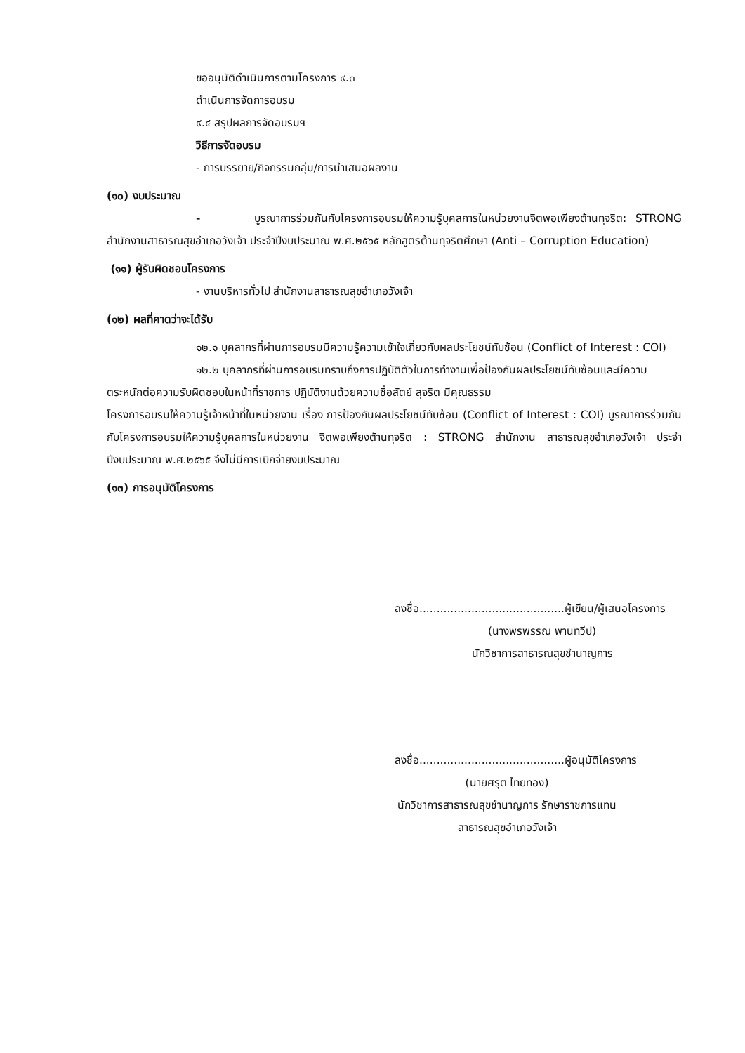ขออนุมัติดำเนินการตามโครงการ ๙.๓
ดำเนินการจัดการอบรม
๙.๔ สรุปผลการจัดอบรมฯ
วิธีการจัดอบรม
- การบรรยาย/กิจกรรมกลุ่ม/การนำเสนอผลงาน
(๑๐) งบประมาณ
- บูรณาการร่วมกันกับโครงการอบรมให้ความรู้บุคลการในหน่วยงานจิตพอเพียงต้านทุจริต: STRONG สำนักงานสาธารณสุขอำเภอวังเจ้า ประจำปีงบประมาณ พ.ศ.๒๕๖๕ หลักสูตรต้านทุจริตศึกษา (Anti – Corruption Education)
(๑๑) ผู้รับผิดชอบโครงการ
- งานบริหารทั่วไป สำนักงานสาธารณสุขอำเภอวังเจ้า
(๑๒) ผลที่คาดว่าจะได้รับ
๑๒.๑ บุคลากรที่ผ่านการอบรมมีความรู้ความเข้าใจเกี่ยวกับผลประโยชน์ทับซ้อน (Conflict of Interest : COI)
๑๒.๒ บุคลากรที่ผ่านการอบรมทราบถึงการปฏิบัติตัวในการทำงานเพื่อป้องกันผลประโยชน์ทับซ้อนและมีความตระหนักต่อความรับผิดชอบในหน้าที่ราชการ ปฏิบัติงานด้วยความซื่อสัตย์ สุจริต มีคุณธรรม
โครงการอบรมให้ความรู้เจ้าหน้าที่ในหน่วยงาน เรื่อง การป้องกันผลประโยชน์ทับซ้อน (Conflict of Interest : COI) บูรณาการร่วมกันกับโครงการอบรมให้ความรู้บุคลการในหน่วยงาน จิตพอเพียงต้านทุจริต : STRONG สำนักงาน สาธารณสุขอำเภอวังเจ้า ประจำปีงบประมาณ พ.ศ.๒๕๖๕ จึงไม่มีการเบิกจ่ายงบประมาณ
(๑๓) การอนุมัติโครงการ
ลงชื่อ..........................................ผู้เขียน/ผู้เสนอโครงการ
(นางพรพรรณ พานทวีป)
นักวิชาการสาธารณสุขชำนาญการ
ลงชื่อ..........................................ผู้อนุมัติโครงการ
(นายศรุต ไทยทอง)
นักวิชาการสาธารณสุขชำนาญการ รักษาราชการแทน
สาธารณสุขอำเภอวังเจ้า